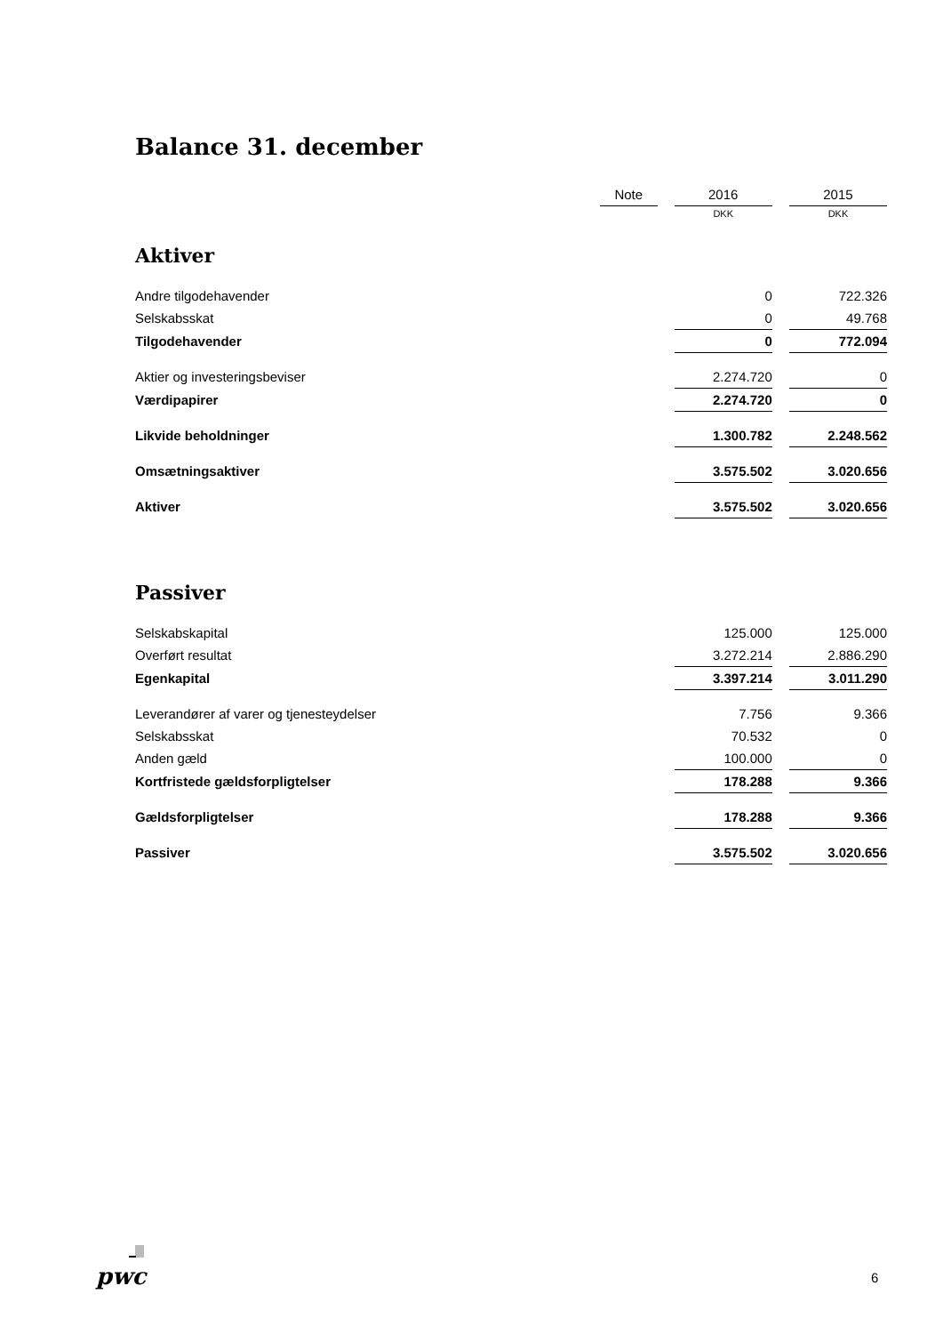Balance 31. december
| | Note | | 2016 | | 2015 |
| --- | --- | --- | --- | --- | --- |
| | | | DKK | | DKK |
| Aktiver | | | | | |
| Andre tilgodehavender | | | 0 | | 722.326 |
| Selskabsskat | | | 0 | | 49.768 |
| Tilgodehavender | | | 0 | | 772.094 |
| Aktier og investeringsbeviser | | | 2.274.720 | | 0 |
| Værdipapirer | | | 2.274.720 | | 0 |
| Likvide beholdninger | | | 1.300.782 | | 2.248.562 |
| Omsætningsaktiver | | | 3.575.502 | | 3.020.656 |
| Aktiver | | | 3.575.502 | | 3.020.656 |
| Passiver | | | | | |
| Selskabskapital | | | 125.000 | | 125.000 |
| Overført resultat | | | 3.272.214 | | 2.886.290 |
| Egenkapital | | | 3.397.214 | | 3.011.290 |
| Leverandører af varer og tjenesteydelser | | | 7.756 | | 9.366 |
| Selskabsskat | | | 70.532 | | 0 |
| Anden gæld | | | 100.000 | | 0 |
| Kortfristede gældsforpligtelser | | | 178.288 | | 9.366 |
| Gældsforpligtelser | | | 178.288 | | 9.366 |
| Passiver | | | 3.575.502 | | 3.020.656 |
pwc 6